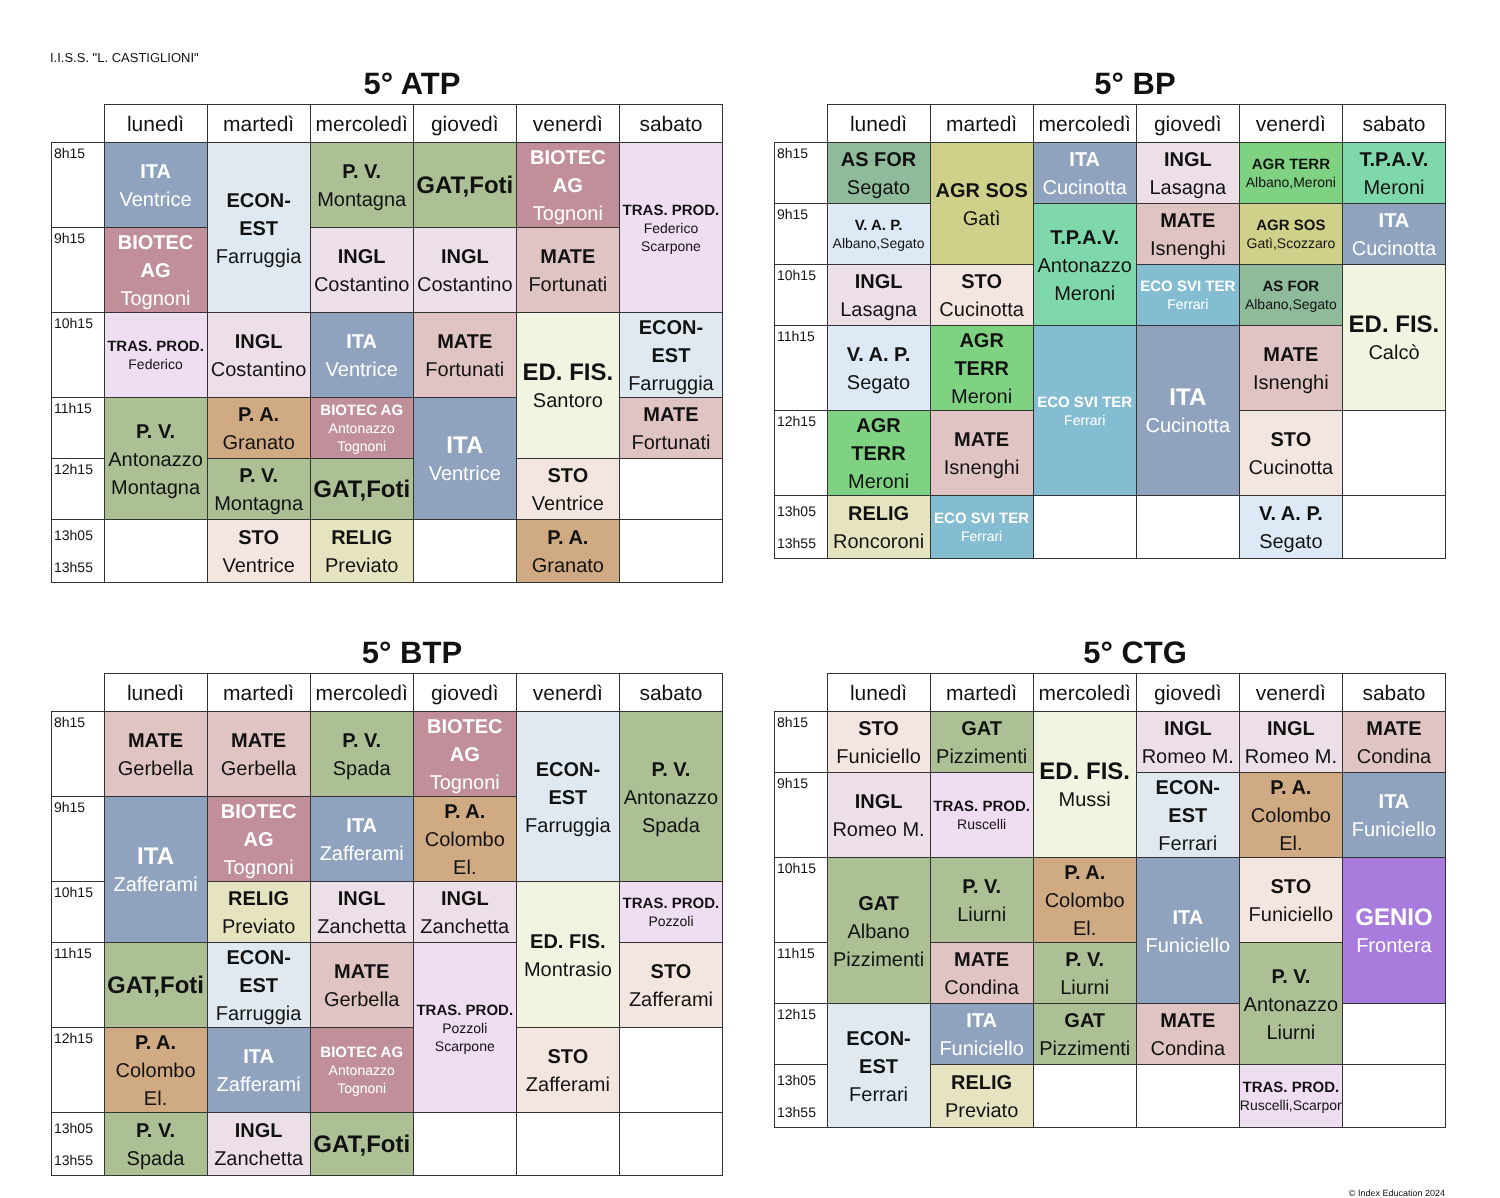I.I.S.S. "L. CASTIGLIONI"
5° ATP
| | lunedì | martedì | mercoledì | giovedì | venerdì | sabato |
| --- | --- | --- | --- | --- | --- | --- |
| 8h15 | ITA Ventrice | ECON-EST Farruggia | P. V. Montagna | GAT,Foti | BIOTEC AG Tognoni | TRAS. PROD. Federico Scarpone |
| 9h15 | BIOTEC AG Tognoni | | INGL Costantino | INGL Costantino | MATE Fortunati | |
| 10h15 | TRAS. PROD. Federico | INGL Costantino | ITA Ventrice | MATE Fortunati | ED. FIS. Santoro | ECON-EST Farruggia |
| 11h15 | P. V. Antonazzo Montagna | P. A. Granato | BIOTEC AG Antonazzo Tognoni | ITA Ventrice | | MATE Fortunati |
| 12h15 | | P. V. Montagna | GAT,Foti | | STO Ventrice | |
| 13h05 13h55 | | STO Ventrice | RELIG Previato | | P. A. Granato | |
5° BP
| | lunedì | martedì | mercoledì | giovedì | venerdì | sabato |
| --- | --- | --- | --- | --- | --- | --- |
| 8h15 | AS FOR Segato | AGR SOS Gatì | ITA Cucinotta | INGL Lasagna | AGR TERR Albano,Meroni | T.P.A.V. Meroni |
| 9h15 | V. A. P. Albano,Segato | | T.P.A.V. Antonazzo Meroni | MATE Isnenghi | AGR SOS Gatì,Scozzaro | ITA Cucinotta |
| 10h15 | INGL Lasagna | STO Cucinotta | | ECO SVI TER Ferrari | AS FOR Albano,Segato | ED. FIS. Calcò |
| 11h15 | V. A. P. Segato | AGR TERR Meroni | ECO SVI TER Ferrari | ITA Cucinotta | MATE Isnenghi | |
| 12h15 | AGR TERR Meroni | MATE Isnenghi | | | STO Cucinotta | |
| 13h05 13h55 | RELIG Roncoroni | ECO SVI TER Ferrari | | | V. A. P. Segato | |
5° BTP
| | lunedì | martedì | mercoledì | giovedì | venerdì | sabato |
| --- | --- | --- | --- | --- | --- | --- |
| 8h15 | MATE Gerbella | MATE Gerbella | P. V. Spada | BIOTEC AG Tognoni | ECON-EST Farruggia | P. V. Antonazzo Spada |
| 9h15 | ITA Zafferami | BIOTEC AG Tognoni | ITA Zafferami | P. A. Colombo El. | | |
| 10h15 | | RELIG Previato | INGL Zanchetta | INGL Zanchetta | ED. FIS. Montrasio | TRAS. PROD. Pozzoli |
| 11h15 | GAT,Foti | ECON-EST Farruggia | MATE Gerbella | TRAS. PROD. Pozzoli Scarpone | | STO Zafferami |
| 12h15 | P. A. Colombo El. | ITA Zafferami | BIOTEC AG Antonazzo Tognoni | | STO Zafferami | |
| 13h05 13h55 | P. V. Spada | INGL Zanchetta | GAT,Foti | | | |
5° CTG
| | lunedì | martedì | mercoledì | giovedì | venerdì | sabato |
| --- | --- | --- | --- | --- | --- | --- |
| 8h15 | STO Funiciello | GAT Pizzimenti | ED. FIS. Mussi | INGL Romeo M. | INGL Romeo M. | MATE Condina |
| 9h15 | INGL Romeo M. | TRAS. PROD. Ruscelli | | ECON-EST Ferrari | P. A. Colombo El. | ITA Funiciello |
| 10h15 | GAT Albano Pizzimenti | P. V. Liurni | P. A. Colombo El. | ITA Funiciello | STO Funiciello | GENIO Frontera |
| 11h15 | | MATE Condina | P. V. Liurni | | P. V. Antonazzo Liurni | |
| 12h15 | ECON-EST Ferrari | ITA Funiciello | GAT Pizzimenti | MATE Condina | | |
| 13h05 13h55 | | RELIG Previato | | | TRAS. PROD. Ruscelli,Scarpone | |
© Index Education 2024